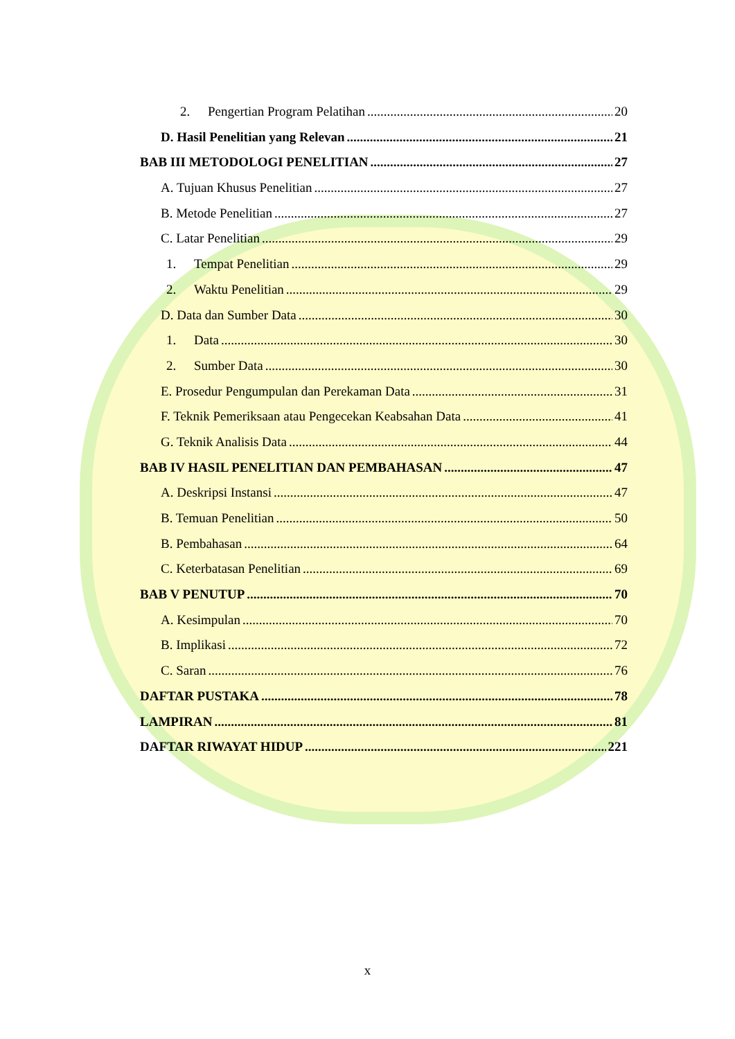2. Pengertian Program Pelatihan 20
D. Hasil Penelitian yang Relevan 21
BAB III METODOLOGI PENELITIAN 27
A. Tujuan Khusus Penelitian 27
B. Metode Penelitian 27
C. Latar Penelitian 29
1. Tempat Penelitian 29
2. Waktu Penelitian 29
D. Data dan Sumber Data 30
1. Data 30
2. Sumber Data 30
E. Prosedur Pengumpulan dan Perekaman Data 31
F. Teknik Pemeriksaan atau Pengecekan Keabsahan Data 41
G. Teknik Analisis Data 44
BAB IV HASIL PENELITIAN DAN PEMBAHASAN 47
A. Deskripsi Instansi 47
B. Temuan Penelitian 50
B. Pembahasan 64
C. Keterbatasan Penelitian 69
BAB V PENUTUP 70
A. Kesimpulan 70
B. Implikasi 72
C. Saran 76
DAFTAR PUSTAKA 78
LAMPIRAN 81
DAFTAR RIWAYAT HIDUP 221
x